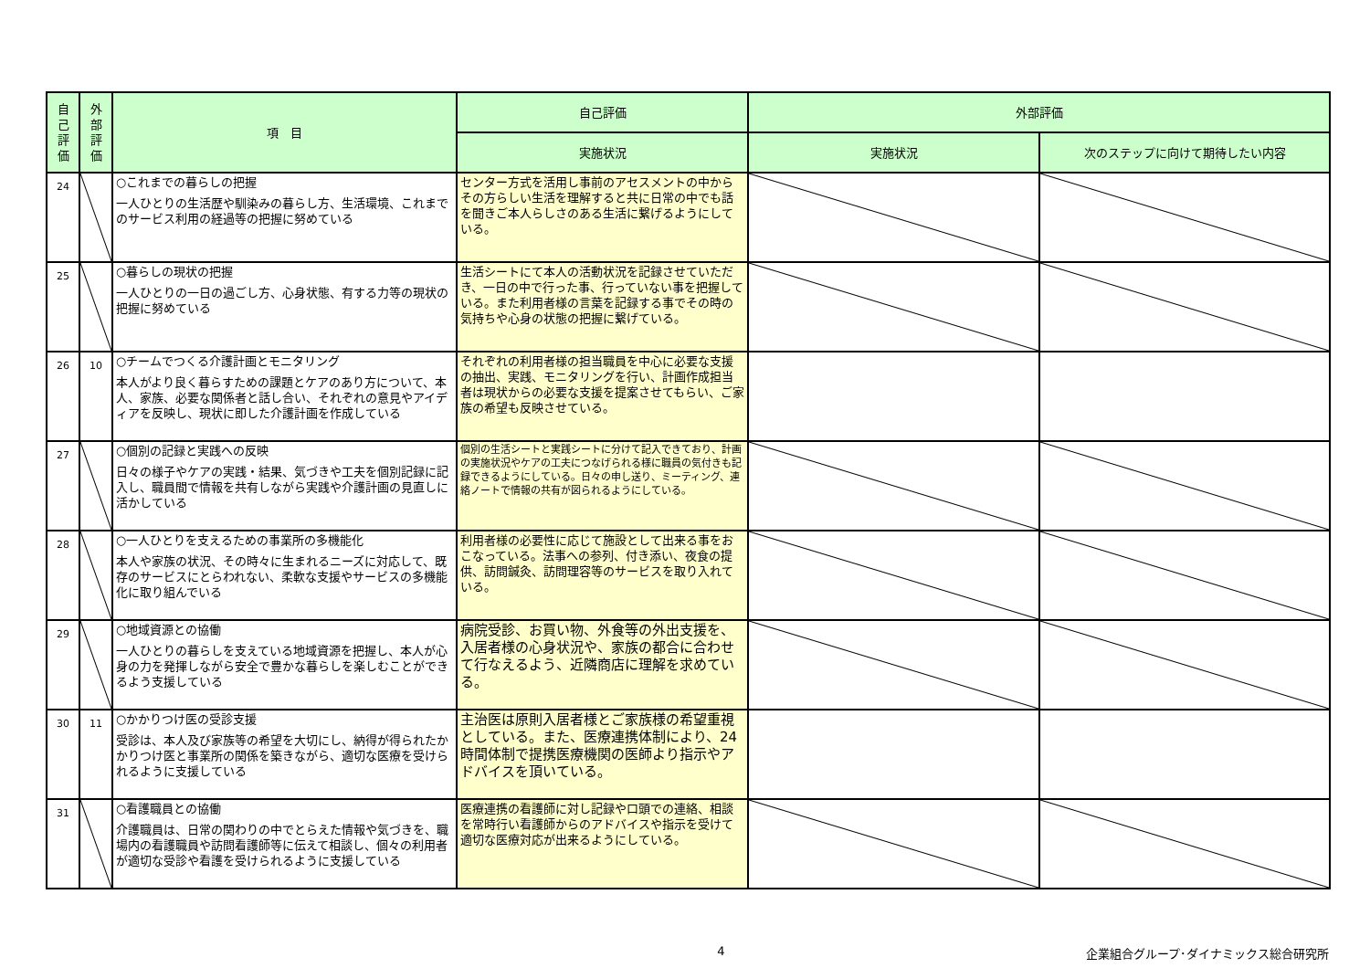| 自 己 評 価 | 外 部 評 価 | 項 目 | 自己評価 | 外部評価 | |
| --- | --- | --- | --- | --- | --- |
| | | | 実施状況 | 実施状況 | 次のステップに向けて期待したい内容 |
| 24 | | ○これまでの暮らしの把握 一人ひとりの生活歴や馴染みの暮らし方、生活環境、これまでのサービス利用の経過等の把握に努めている | センター方式を活用し事前のアセスメントの中からその方らしい生活を理解すると共に日常の中でも話を聞きご本人らしさのある生活に繋げるようにしている。 | | |
| 25 | | ○暮らしの現状の把握 一人ひとりの一日の過ごし方、心身状態、有する力等の現状の把握に努めている | 生活シートにて本人の活動状況を記録させていただき、一日の中で行った事、行っていない事を把握している。また利用者様の言葉を記録する事でその時の気持ちや心身の状態の把握に繋げている。 | | |
| 26 | 10 | ○チームでつくる介護計画とモニタリング 本人がより良く暮らすための課題とケアのあり方について、本人、家族、必要な関係者と話し合い、それぞれの意見やアイディアを反映し、現状に即した介護計画を作成している | それぞれの利用者様の担当職員を中心に必要な支援の抽出、実践、モニタリングを行い、計画作成担当者は現状からの必要な支援を提案させてもらい、ご家族の希望も反映させている。 | | |
| 27 | | ○個別の記録と実践への反映 日々の様子やケアの実践・結果、気づきや工夫を個別記録に記入し、職員間で情報を共有しながら実践や介護計画の見直しに活かしている | 個別の生活シートと実践シートに分けて記入できており、計画の実施状況やケアの工夫につなげられる様に職員の気付きも記録できるようにしている。日々の申し送り、ミーティング、連絡ノートで情報の共有が図られるようにしている。 | | |
| 28 | | ○一人ひとりを支えるための事業所の多機能化 本人や家族の状況、その時々に生まれるニーズに対応して、既存のサービスにとらわれない、柔軟な支援やサービスの多機能化に取り組んでいる | 利用者様の必要性に応じて施設として出来る事をおこなっている。法事への参列、付き添い、夜食の提供、訪問鍼灸、訪問理容等のサービスを取り入れている。 | | |
| 29 | | ○地域資源との協働 一人ひとりの暮らしを支えている地域資源を把握し、本人が心身の力を発揮しながら安全で豊かな暮らしを楽しむことができるよう支援している | 病院受診、お買い物、外食等の外出支援を、入居者様の心身状況や、家族の都合に合わせて行なえるよう、近隣商店に理解を求めている。 | | |
| 30 | 11 | ○かかりつけ医の受診支援 受診は、本人及び家族等の希望を大切にし、納得が得られたかかりつけ医と事業所の関係を築きながら、適切な医療を受けられるように支援している | 主治医は原則入居者様とご家族様の希望重視としている。また、医療連携体制により、24時間体制で提携医療機関の医師より指示やアドバイスを頂いている。 | | |
| 31 | | ○看護職員との協働 介護職員は、日常の関わりの中でとらえた情報や気づきを、職場内の看護職員や訪問看護師等に伝えて相談し、個々の利用者が適切な受診や看護を受けられるように支援している | 医療連携の看護師に対し記録や口頭での連絡、相談を常時行い看護師からのアドバイスや指示を受けて適切な医療対応が出来るようにしている。 | | |
4 企業組合グループ･ダイナミックス総合研究所